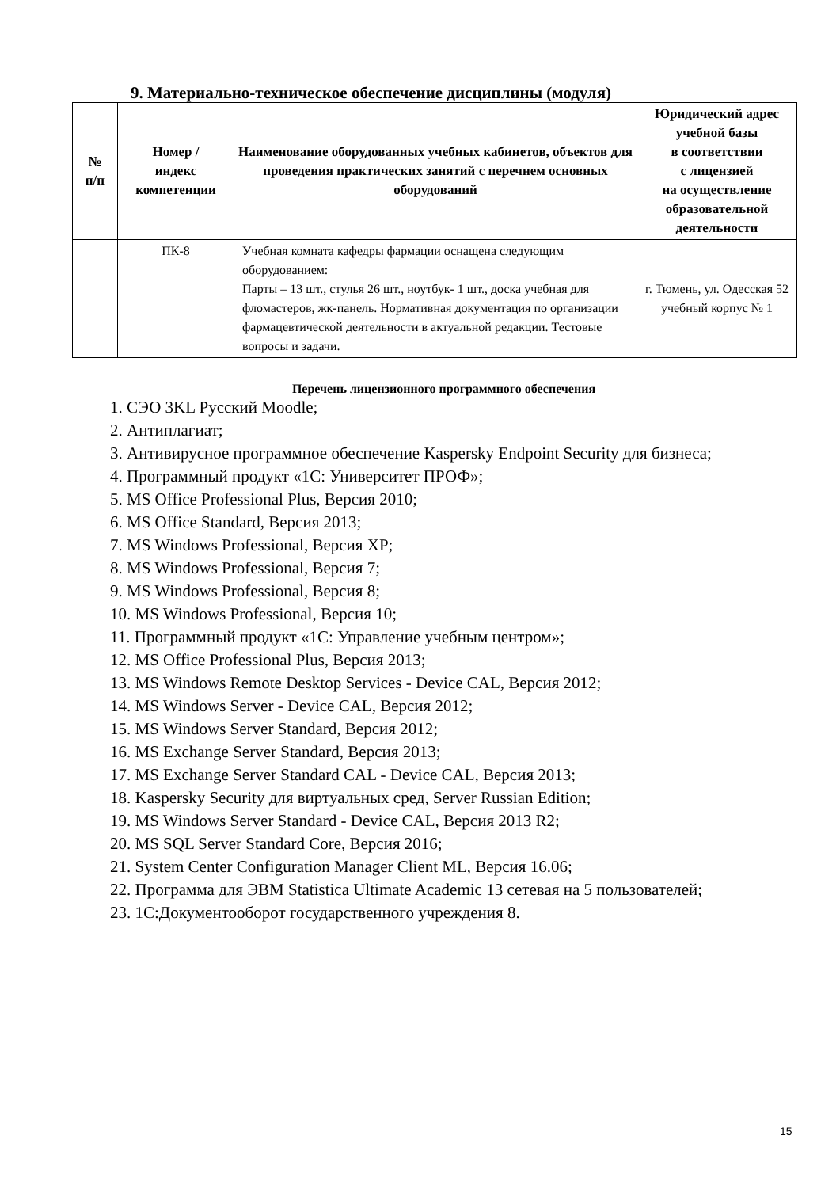9. Материально-техническое обеспечение дисциплины (модуля)
| № п/п | Номер / индекс компетенции | Наименование оборудованных учебных кабинетов, объектов для проведения практических занятий с перечнем основных оборудований | Юридический адрес учебной базы в соответствии с лицензией на осуществление образовательной деятельности |
| --- | --- | --- | --- |
| | ПК-8 | Учебная комната кафедры фармации оснащена следующим оборудованием: Парты – 13 шт., стулья 26 шт., ноутбук- 1 шт., доска учебная для фломастеров, жк-панель. Нормативная документация по организации фармацевтической деятельности в актуальной редакции. Тестовые вопросы и задачи. | г. Тюмень, ул. Одесская 52 учебный корпус № 1 |
Перечень лицензионного программного обеспечения
1. СЭО 3KL Русский Moodle;
2. Антиплагиат;
3. Антивирусное программное обеспечение Kaspersky Endpoint Security для бизнеса;
4. Программный продукт «1С: Университет ПРОФ»;
5. MS Office Professional Plus, Версия 2010;
6. MS Office Standard, Версия 2013;
7. MS Windows Professional, Версия XP;
8. MS Windows Professional, Версия 7;
9. MS Windows Professional, Версия 8;
10. MS Windows Professional, Версия 10;
11. Программный продукт «1С: Управление учебным центром»;
12. MS Office Professional Plus, Версия 2013;
13. MS Windows Remote Desktop Services - Device CAL, Версия 2012;
14. MS Windows Server - Device CAL, Версия 2012;
15. MS Windows Server Standard, Версия 2012;
16. MS Exchange Server Standard, Версия 2013;
17. MS Exchange Server Standard CAL - Device CAL, Версия 2013;
18. Kaspersky Security для виртуальных сред, Server Russian Edition;
19. MS Windows Server Standard - Device CAL, Версия 2013 R2;
20. MS SQL Server Standard Core, Версия 2016;
21. System Center Configuration Manager Client ML, Версия 16.06;
22. Программа для ЭВМ Statistica Ultimate Academic 13 сетевая на 5 пользователей;
23. 1С:Документооборот государственного учреждения 8.
15